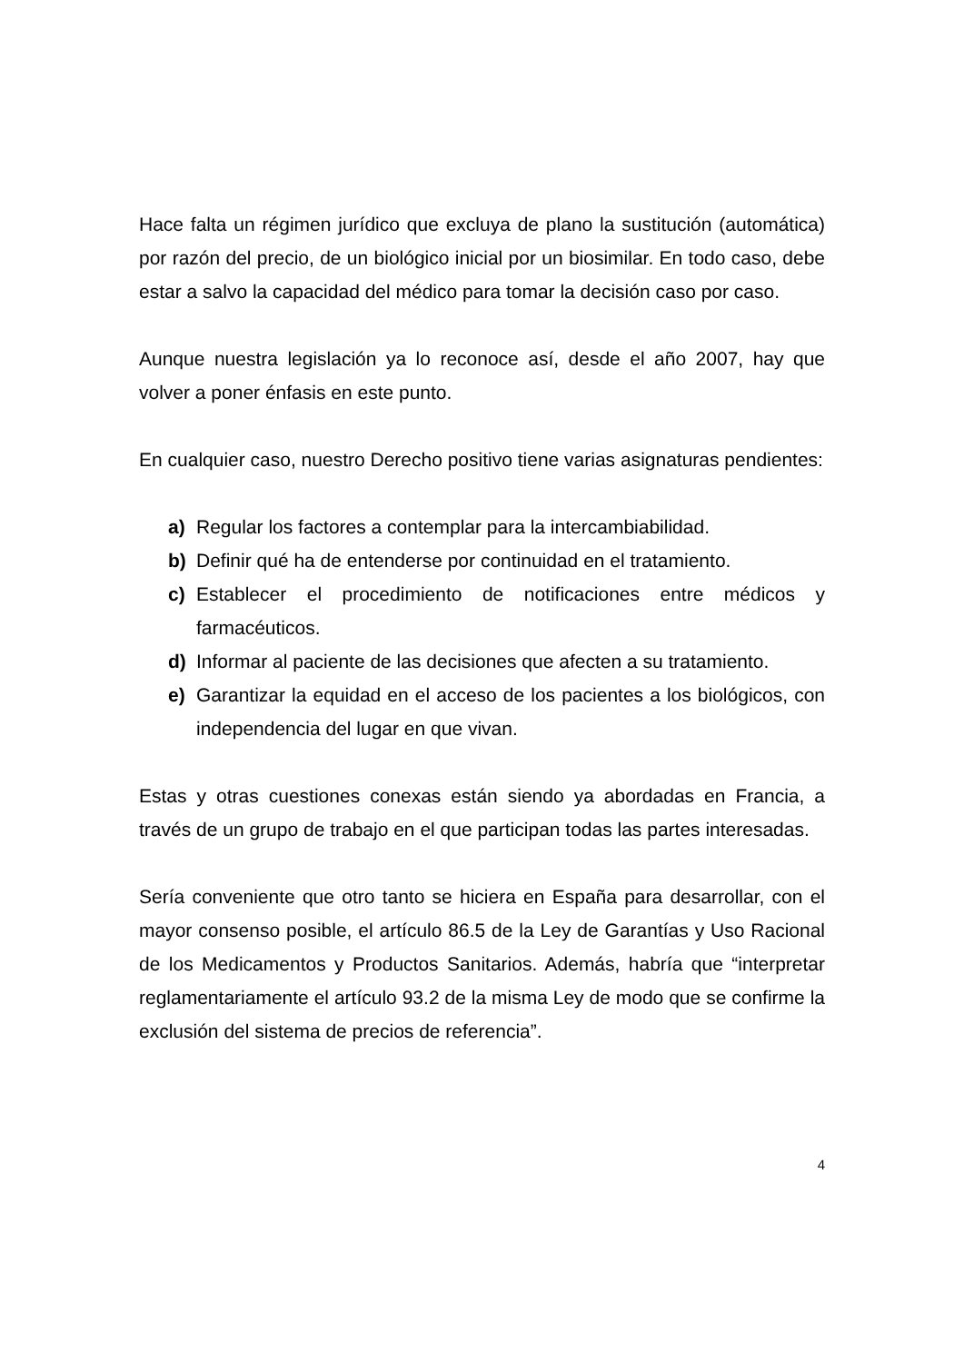Hace falta un régimen jurídico que excluya de plano la sustitución (automática) por razón del precio, de un biológico inicial por un biosimilar. En todo caso, debe estar a salvo la capacidad del médico para tomar la decisión caso por caso.
Aunque nuestra legislación ya lo reconoce así, desde el año 2007, hay que volver a poner énfasis en este punto.
En cualquier caso, nuestro Derecho positivo tiene varias asignaturas pendientes:
a) Regular los factores a contemplar para la intercambiabilidad.
b) Definir qué ha de entenderse por continuidad en el tratamiento.
c) Establecer el procedimiento de notificaciones entre médicos y farmacéuticos.
d) Informar al paciente de las decisiones que afecten a su tratamiento.
e) Garantizar la equidad en el acceso de los pacientes a los biológicos, con independencia del lugar en que vivan.
Estas y otras cuestiones conexas están siendo ya abordadas en Francia, a través de un grupo de trabajo en el que participan todas las partes interesadas.
Sería conveniente que otro tanto se hiciera en España para desarrollar, con el mayor consenso posible, el artículo 86.5 de la Ley de Garantías y Uso Racional de los Medicamentos y Productos Sanitarios. Además, habría que “interpretar reglamentariamente el artículo 93.2 de la misma Ley de modo que se confirme la exclusión del sistema de precios de referencia”.
4